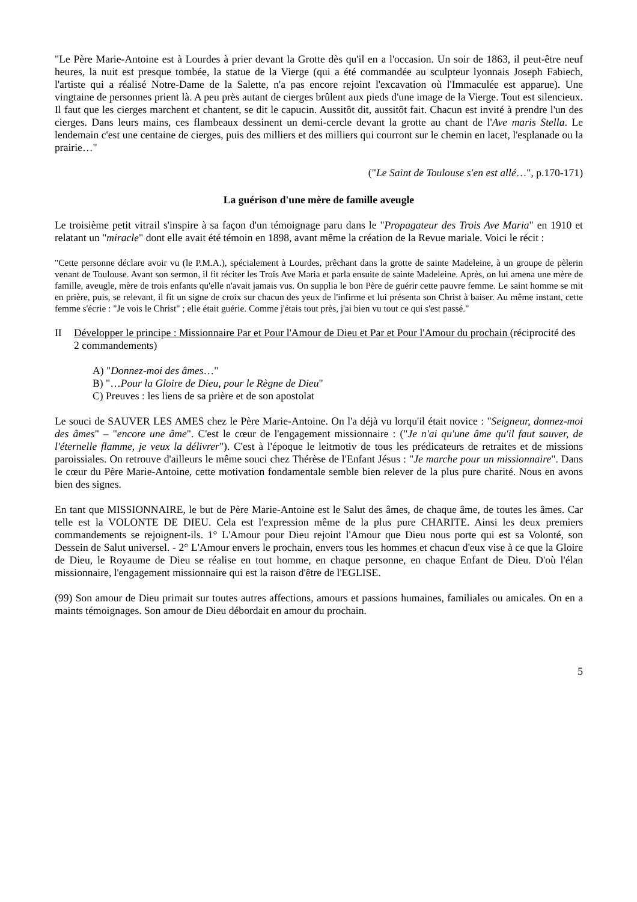"Le Père Marie-Antoine est à Lourdes à prier devant la Grotte dès qu'il en a l'occasion. Un soir de 1863, il peut-être neuf heures, la nuit est presque tombée, la statue de la Vierge (qui a été commandée au sculpteur lyonnais Joseph Fabiech, l'artiste qui a réalisé Notre-Dame de la Salette, n'a pas encore rejoint l'excavation où l'Immaculée est apparue). Une vingtaine de personnes prient là. A peu près autant de cierges brûlent aux pieds d'une image de la Vierge. Tout est silencieux. Il faut que les cierges marchent et chantent, se dit le capucin. Aussitôt dit, aussitôt fait. Chacun est invité à prendre l'un des cierges. Dans leurs mains, ces flambeaux dessinent un demi-cercle devant la grotte au chant de l'Ave maris Stella. Le lendemain c'est une centaine de cierges, puis des milliers et des milliers qui courront sur le chemin en lacet, l'esplanade ou la prairie…"
("Le Saint de Toulouse s'en est allé…", p.170-171)
La guérison d'une mère de famille aveugle
Le troisième petit vitrail s'inspire à sa façon d'un témoignage paru dans le "Propagateur des Trois Ave Maria" en 1910 et relatant un "miracle" dont elle avait été témoin en 1898, avant même la création de la Revue mariale. Voici le récit :
"Cette personne déclare avoir vu (le P.M.A.), spécialement à Lourdes, prêchant dans la grotte de sainte Madeleine, à un groupe de pèlerin venant de Toulouse. Avant son sermon, il fit réciter les Trois Ave Maria et parla ensuite de sainte Madeleine. Après, on lui amena une mère de famille, aveugle, mère de trois enfants qu'elle n'avait jamais vus. On supplia le bon Père de guérir cette pauvre femme. Le saint homme se mit en prière, puis, se relevant, il fit un signe de croix sur chacun des yeux de l'infirme et lui présenta son Christ à baiser. Au même instant, cette femme s'écrie : "Je vois le Christ" ; elle était guérie. Comme j'étais tout près, j'ai bien vu tout ce qui s'est passé."
II Développer le principe : Missionnaire Par et Pour l'Amour de Dieu et Par et Pour l'Amour du prochain (réciprocité des 2 commandements)
A) "Donnez-moi des âmes…"
B) "…Pour la Gloire de Dieu, pour le Règne de Dieu"
C) Preuves : les liens de sa prière et de son apostolat
Le souci de SAUVER LES AMES chez le Père Marie-Antoine. On l'a déjà vu lorqu'il était novice : "Seigneur, donnez-moi des âmes" – "encore une âme". C'est le cœur de l'engagement missionnaire : ("Je n'ai qu'une âme qu'il faut sauver, de l'éternelle flamme, je veux la délivrer"). C'est à l'époque le leitmotiv de tous les prédicateurs de retraites et de missions paroissiales. On retrouve d'ailleurs le même souci chez Thérèse de l'Enfant Jésus : "Je marche pour un missionnaire". Dans le cœur du Père Marie-Antoine, cette motivation fondamentale semble bien relever de la plus pure charité. Nous en avons bien des signes.
En tant que MISSIONNAIRE, le but de Père Marie-Antoine est le Salut des âmes, de chaque âme, de toutes les âmes. Car telle est la VOLONTE DE DIEU. Cela est l'expression même de la plus pure CHARITE. Ainsi les deux premiers commandements se rejoignent-ils. 1° L'Amour pour Dieu rejoint l'Amour que Dieu nous porte qui est sa Volonté, son Dessein de Salut universel. - 2° L'Amour envers le prochain, envers tous les hommes et chacun d'eux vise à ce que la Gloire de Dieu, le Royaume de Dieu se réalise en tout homme, en chaque personne, en chaque Enfant de Dieu. D'où l'élan missionnaire, l'engagement missionnaire qui est la raison d'être de l'EGLISE.
(99) Son amour de Dieu primait sur toutes autres affections, amours et passions humaines, familiales ou amicales. On en a maints témoignages. Son amour de Dieu débordait en amour du prochain.
5